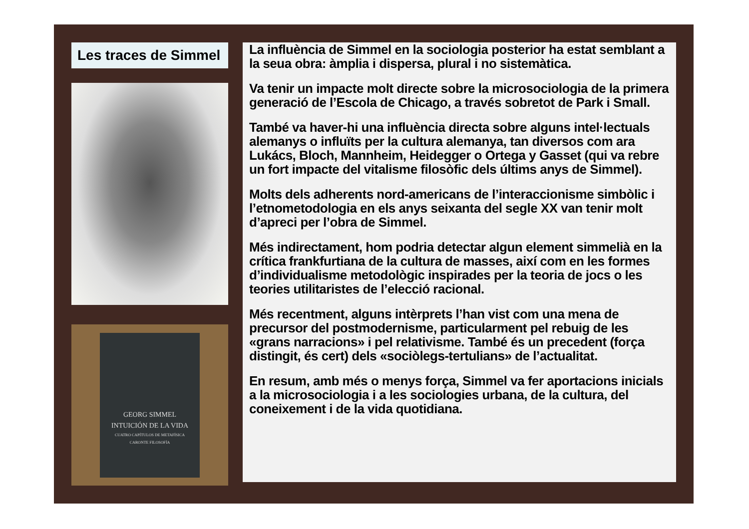Les traces de Simmel
GEORG SIMMEL
INTUICIÓN DE LA VIDA
CUATRO CAPÍTULOS DE METAFÍSICA
CARONTE FILOSOFÍA
La influència de Simmel en la sociologia posterior ha estat semblant a la seua obra: àmplia i dispersa, plural i no sistemàtica.
Va tenir un impacte molt directe sobre la microsociologia de la primera generació de l’Escola de Chicago, a través sobretot de Park i Small.
També va haver-hi una influència directa sobre alguns intel·lectuals alemanys o influïts per la cultura alemanya, tan diversos com ara Lukács, Bloch, Mannheim, Heidegger o Ortega y Gasset (qui va rebre un fort impacte del vitalisme filosòfic dels últims anys de Simmel).
Molts dels adherents nord-americans de l’interaccionisme simbòlic i l’etnometodologia en els anys seixanta del segle XX van tenir molt d’apreci per l’obra de Simmel.
Més indirectament, hom podria detectar algun element simmelià en la crítica frankfurtiana de la cultura de masses, així com en les formes d’individualisme metodològic inspirades per la teoria de jocs o les teories utilitaristes de l’elecció racional.
Més recentment, alguns intèrprets l’han vist com una mena de precursor del postmodernisme, particularment pel rebuig de les «grans narracions» i pel relativisme. També és un precedent (força distingit, és cert) dels «sociòlegs-tertulians» de l’actualitat.
En resum, amb més o menys força, Simmel va fer aportacions inicials a la microsociologia i a les sociologies urbana, de la cultura, del coneixement i de la vida quotidiana.